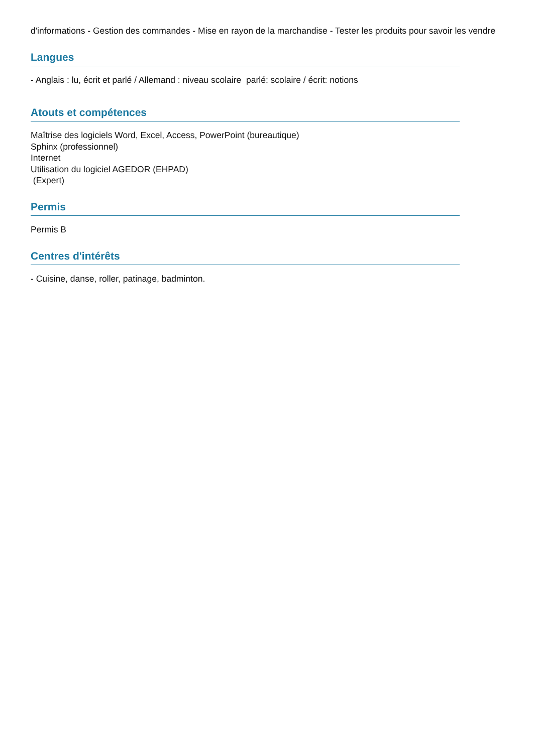d'informations - Gestion des commandes - Mise en rayon de la marchandise - Tester les produits pour savoir les vendre
Langues
- Anglais : lu, écrit et parlé / Allemand : niveau scolaire parlé: scolaire / écrit: notions
Atouts et compétences
Maîtrise des logiciels Word, Excel, Access, PowerPoint (bureautique)
Sphinx (professionnel)
Internet
Utilisation du logiciel AGEDOR (EHPAD)
(Expert)
Permis
Permis B
Centres d'intérêts
- Cuisine, danse, roller, patinage, badminton.